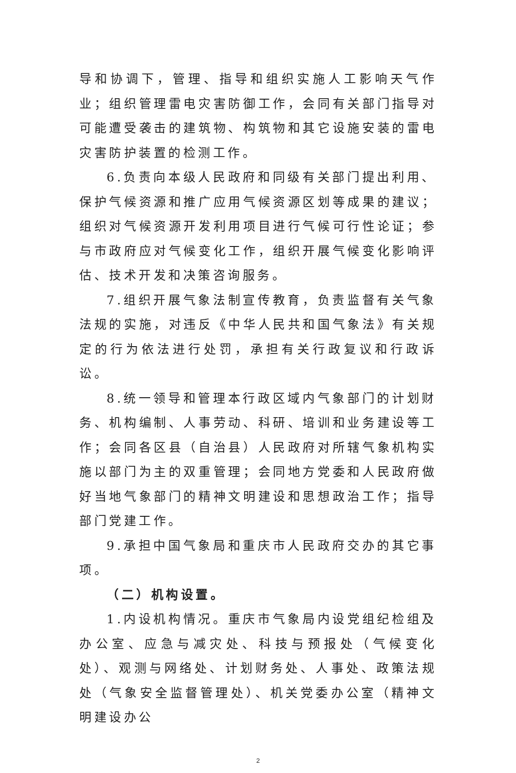导和协调下，管理、指导和组织实施人工影响天气作业；组织管理雷电灾害防御工作，会同有关部门指导对可能遭受袭击的建筑物、构筑物和其它设施安装的雷电灾害防护装置的检测工作。
6.负责向本级人民政府和同级有关部门提出利用、保护气候资源和推广应用气候资源区划等成果的建议；组织对气候资源开发利用项目进行气候可行性论证；参与市政府应对气候变化工作，组织开展气候变化影响评估、技术开发和决策咨询服务。
7.组织开展气象法制宣传教育，负责监督有关气象法规的实施，对违反《中华人民共和国气象法》有关规定的行为依法进行处罚，承担有关行政复议和行政诉讼。
8.统一领导和管理本行政区域内气象部门的计划财务、机构编制、人事劳动、科研、培训和业务建设等工作；会同各区县（自治县）人民政府对所辖气象机构实施以部门为主的双重管理；会同地方党委和人民政府做好当地气象部门的精神文明建设和思想政治工作；指导部门党建工作。
9.承担中国气象局和重庆市人民政府交办的其它事项。
（二）机构设置。
1.内设机构情况。重庆市气象局内设党组纪检组及办公室、应急与减灾处、科技与预报处（气候变化处）、观测与网络处、计划财务处、人事处、政策法规处（气象安全监督管理处）、机关党委办公室（精神文明建设办公
2